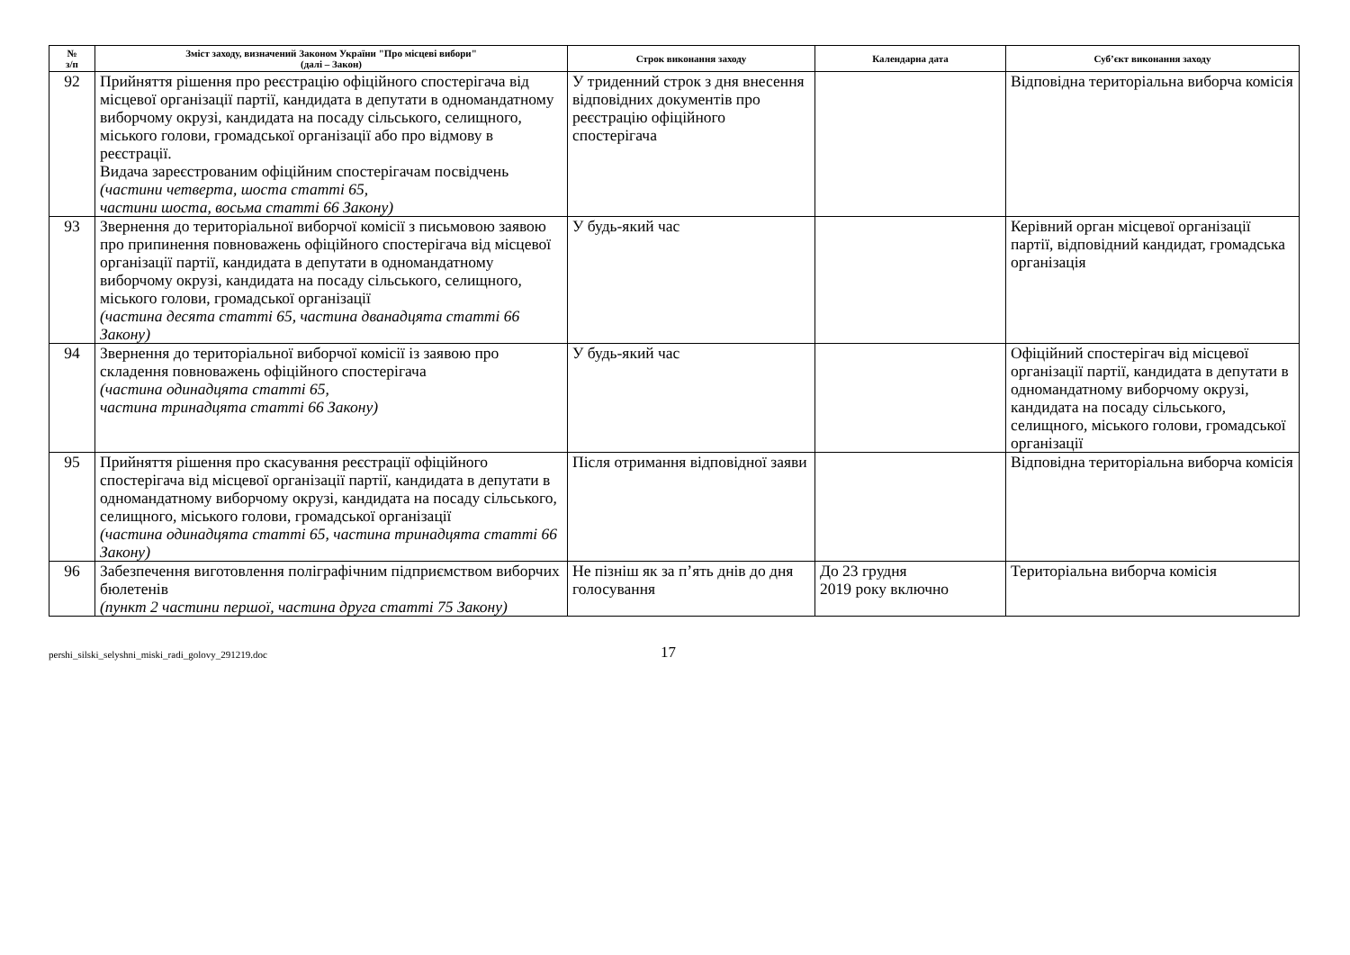| № з/п | Зміст заходу, визначений Законом України "Про місцеві вибори" (далі – Закон) | Строк виконання заходу | Календарна дата | Суб’єкт виконання заходу |
| --- | --- | --- | --- | --- |
| 92 | Прийняття рішення про реєстрацію офіційного спостерігача від місцевої організації партії, кандидата в депутати в одномандатному виборчому окрузі, кандидата на посаду сільського, селищного, міського голови, громадської організації або про відмову в реєстрації. Видача зареєстрованим офіційним спостерігачам посвідчень (частини четверта, шоста статті 65, частини шоста, восьма статті 66 Закону) | У триденний строк з дня внесення відповідних документів про реєстрацію офіційного спостерігача | | Відповідна територіальна виборча комісія |
| 93 | Звернення до територіальної виборчої комісії з письмовою заявою про припинення повноважень офіційного спостерігача від місцевої організації партії, кандидата в депутати в одномандатному виборчому окрузі, кандидата на посаду сільського, селищного, міського голови, громадської організації (частина десята статті 65, частина дванадцята статті 66 Закону) | У будь-який час | | Керівний орган місцевої організації партії, відповідний кандидат, громадська організація |
| 94 | Звернення до територіальної виборчої комісії із заявою про складення повноважень офіційного спостерігача (частина одинадцята статті 65, частина тринадцята статті 66 Закону) | У будь-який час | | Офіційний спостерігач від місцевої організації партії, кандидата в депутати в одномандатному виборчому окрузі, кандидата на посаду сільського, селищного, міського голови, громадської організації |
| 95 | Прийняття рішення про скасування реєстрації офіційного спостерігача від місцевої організації партії, кандидата в депутати в одномандатному виборчому окрузі, кандидата на посаду сільського, селищного, міського голови, громадської організації (частина одинадцята статті 65, частина тринадцята статті 66 Закону) | Після отримання відповідної заяви | | Відповідна територіальна виборча комісія |
| 96 | Забезпечення виготовлення поліграфічним підприємством виборчих бюлетенів (пункт 2 частини першої, частина друга статті 75 Закону) | Не пізніш як за п’ять днів до дня голосування | До 23 грудня 2019 року включно | Територіальна виборча комісія |
pershi_silski_selyshni_miski_radi_golovy_291219.doc
17